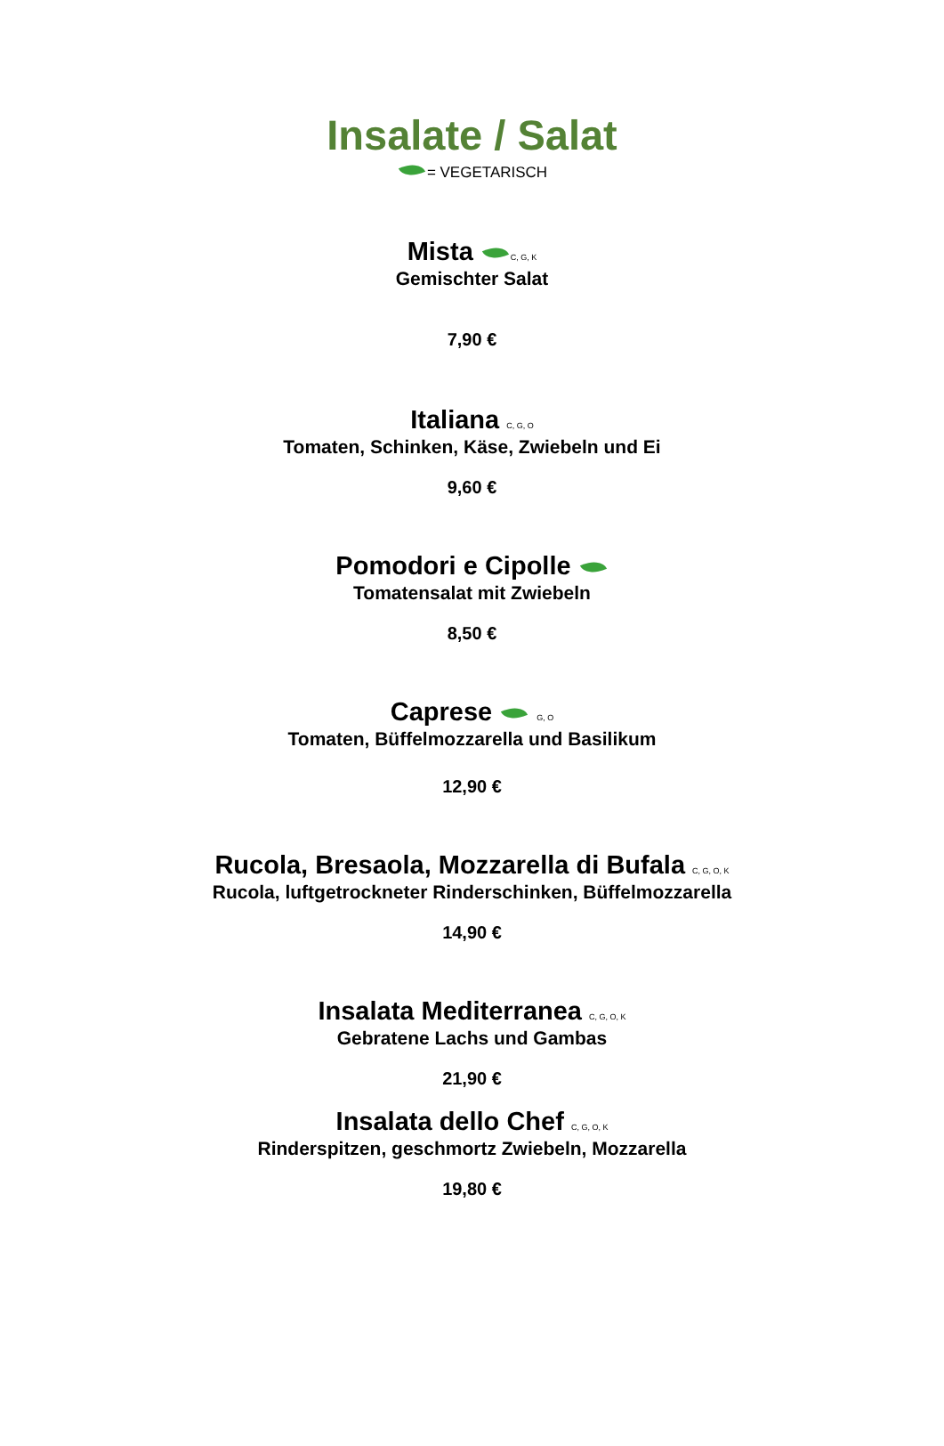Insalate / Salat
= VEGETARISCH
Mista C, G, K
Gemischter Salat
7,90 €
Italiana C, G, O
Tomaten, Schinken, Käse, Zwiebeln und Ei
9,60 €
Pomodori e Cipolle
Tomatensalat mit Zwiebeln
8,50 €
Caprese G, O
Tomaten, Büffelmozzarella und Basilikum
12,90 €
Rucola, Bresaola, Mozzarella di Bufala C, G, O, K
Rucola, luftgetrockneter Rinderschinken, Büffelmozzarella
14,90 €
Insalata Mediterranea C, G, O, K
Gebratene Lachs und Gambas
21,90 €
Insalata dello Chef C, G, O, K
Rinderspitzen, geschmortz Zwiebeln, Mozzarella
19,80 €